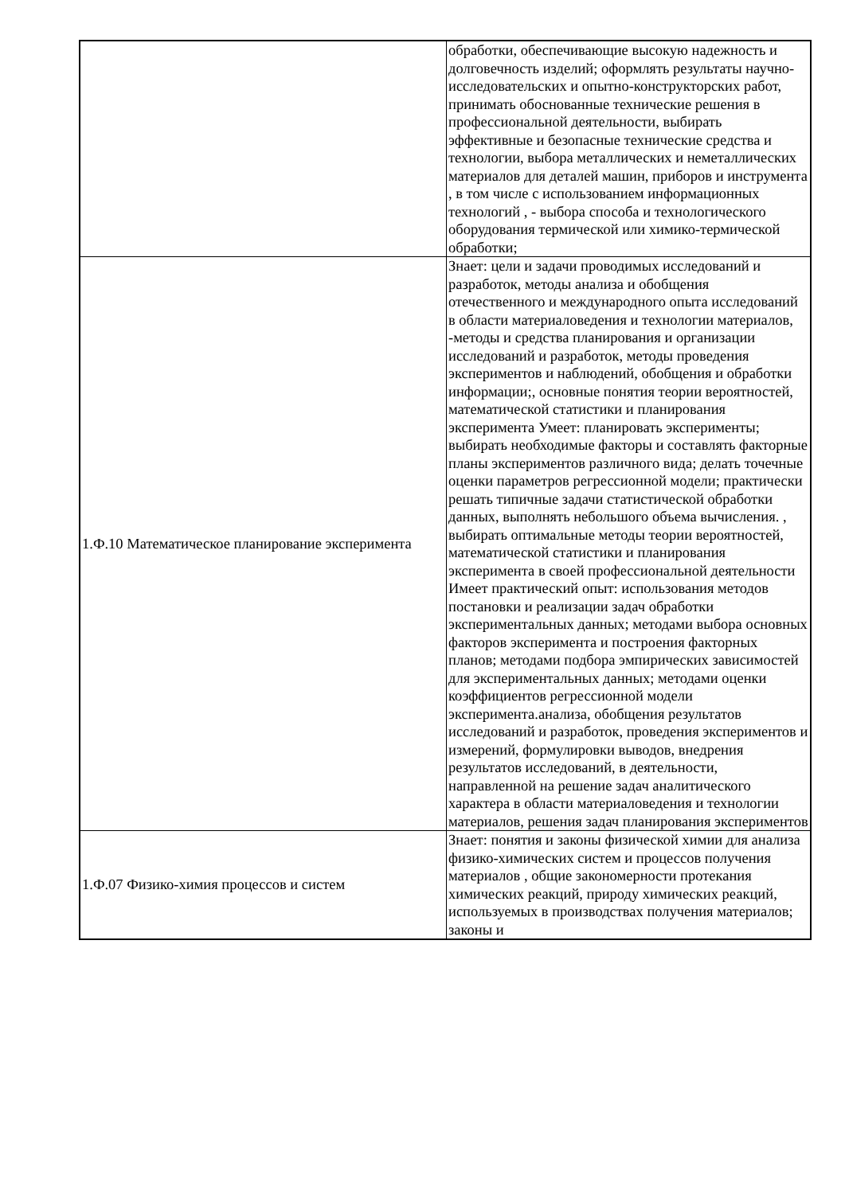| | обработки, обеспечивающие высокую надежность и долговечность изделий; оформлять результаты научно-исследовательских и опытно-конструкторских работ, принимать обоснованные технические решения в профессиональной деятельности, выбирать эффективные и безопасные технические средства и технологии, выбора металлических и неметаллических материалов для деталей машин, приборов и инструмента , в том числе с использованием информационных технологий , - выбора способа и технологического оборудования термической или химико-термической обработки; |
| 1.Ф.10 Математическое планирование эксперимента | Знает: цели и задачи проводимых исследований и разработок, методы анализа и обобщения отечественного и международного опыта исследований в области материаловедения и технологии материалов, -методы и средства планирования и организации исследований и разработок, методы проведения экспериментов и наблюдений, обобщения и обработки информации;, основные понятия теории вероятностей, математической статистики и планирования эксперимента Умеет: планировать эксперименты; выбирать необходимые факторы и составлять факторные планы экспериментов различного вида; делать точечные оценки параметров регрессионной модели; практически решать типичные задачи статистической обработки данных, выполнять небольшого объема вычисления. , выбирать оптимальные методы теории вероятностей, математической статистики и планирования эксперимента в своей профессиональной деятельности Имеет практический опыт: использования методов постановки и реализации задач обработки экспериментальных данных; методами выбора основных факторов эксперимента и построения факторных планов; методами подбора эмпирических зависимостей для экспериментальных данных; методами оценки коэффициентов регрессионной модели эксперимента.анализа, обобщения результатов исследований и разработок, проведения экспериментов и измерений, формулировки выводов, внедрения результатов исследований, в деятельности, направленной на решение задач аналитического характера в области материаловедения и технологии материалов, решения задач планирования экспериментов |
| 1.Ф.07 Физико-химия процессов и систем | Знает: понятия и законы физической химии для анализа физико-химических систем и процессов получения материалов , общие закономерности протекания химических реакций, природу химических реакций, используемых в производствах получения материалов; законы и |